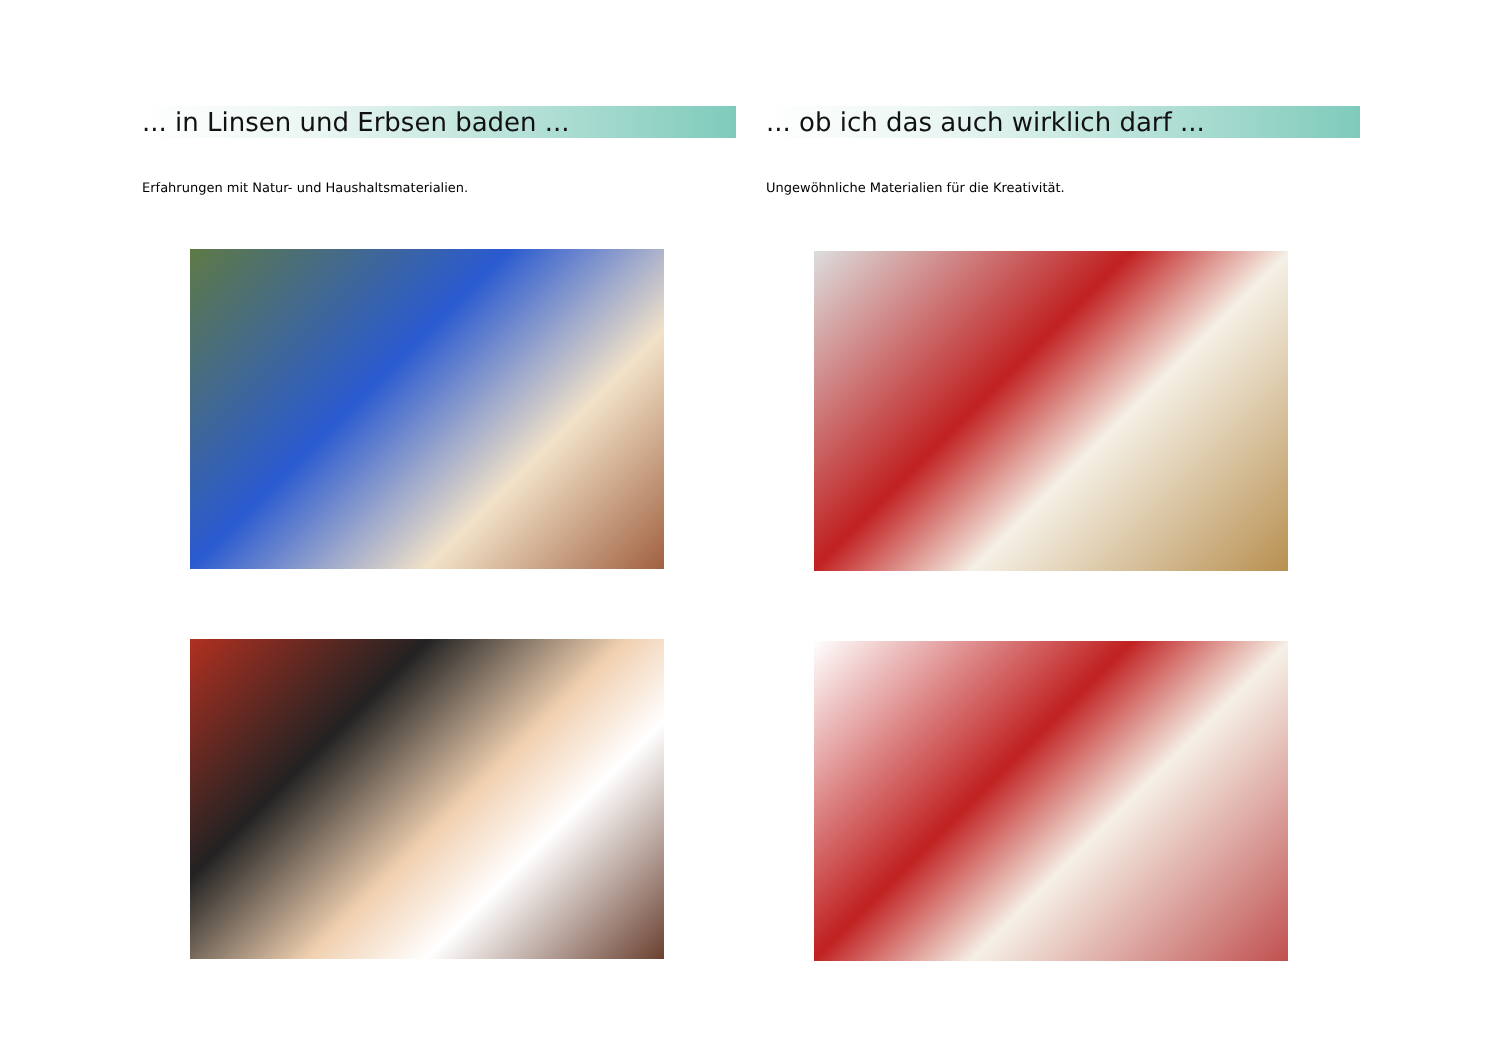... in Linsen und Erbsen baden ...
Erfahrungen mit Natur- und Haushaltsmaterialien.
... ob ich das auch wirklich darf ...
Ungewöhnliche Materialien für die Kreativität.